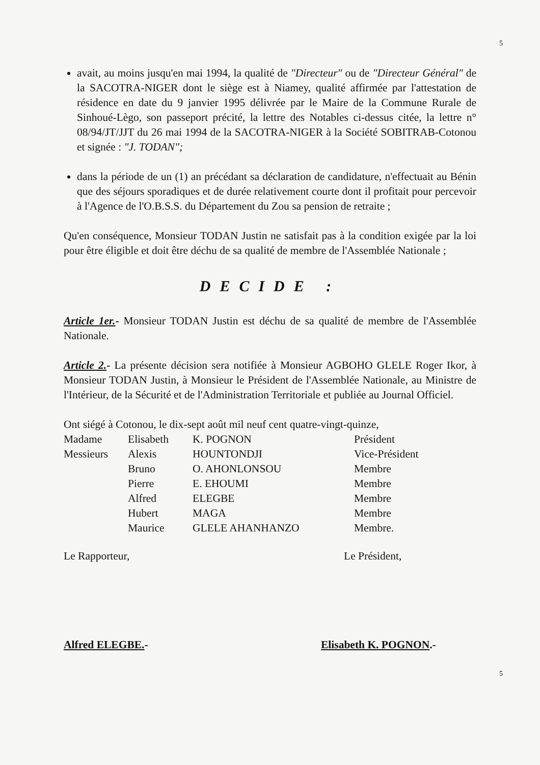5
avait, au moins jusqu'en mai 1994, la qualité de "Directeur" ou de "Directeur Général" de la SACOTRA-NIGER dont le siège est à Niamey, qualité affirmée par l'attestation de résidence en date du 9 janvier 1995 délivrée par le Maire de la Commune Rurale de Sinhoué-Lègo, son passeport précité, la lettre des Notables ci-dessus citée, la lettre n° 08/94/JT/JJT du 26 mai 1994 de la SACOTRA-NIGER à la Société SOBITRAB-Cotonou et signée : "J. TODAN";
dans la période de un (1) an précédant sa déclaration de candidature, n'effectuait au Bénin que des séjours sporadiques et de durée relativement courte dont il profitait pour percevoir à l'Agence de l'O.B.S.S. du Département du Zou sa pension de retraite ;
Qu'en conséquence, Monsieur TODAN Justin ne satisfait pas à la condition exigée par la loi pour être éligible et doit être déchu de sa qualité de membre de l'Assemblée Nationale ;
DECIDE :
Article 1er.- Monsieur TODAN Justin est déchu de sa qualité de membre de l'Assemblée Nationale.
Article 2.- La présente décision sera notifiée à Monsieur AGBOHO GLELE Roger Ikor, à Monsieur TODAN Justin, à Monsieur le Président de l'Assemblée Nationale, au Ministre de l'Intérieur, de la Sécurité et de l'Administration Territoriale et publiée au Journal Officiel.
Ont siégé à Cotonou, le dix-sept août mil neuf cent quatre-vingt-quinze,
| Madame | Elisabeth | K. POGNON | Président |
| Messieurs | Alexis | HOUNTONDJI | Vice-Président |
| | Bruno | O. AHONLONSOU | Membre |
| | Pierre | E. EHOUMI | Membre |
| | Alfred | ELEGBE | Membre |
| | Hubert | MAGA | Membre |
| | Maurice | GLELE AHANHANZO | Membre. |
Le Rapporteur,
Alfred ELEGBE.-
Le Président,
Elisabeth K. POGNON.-
5